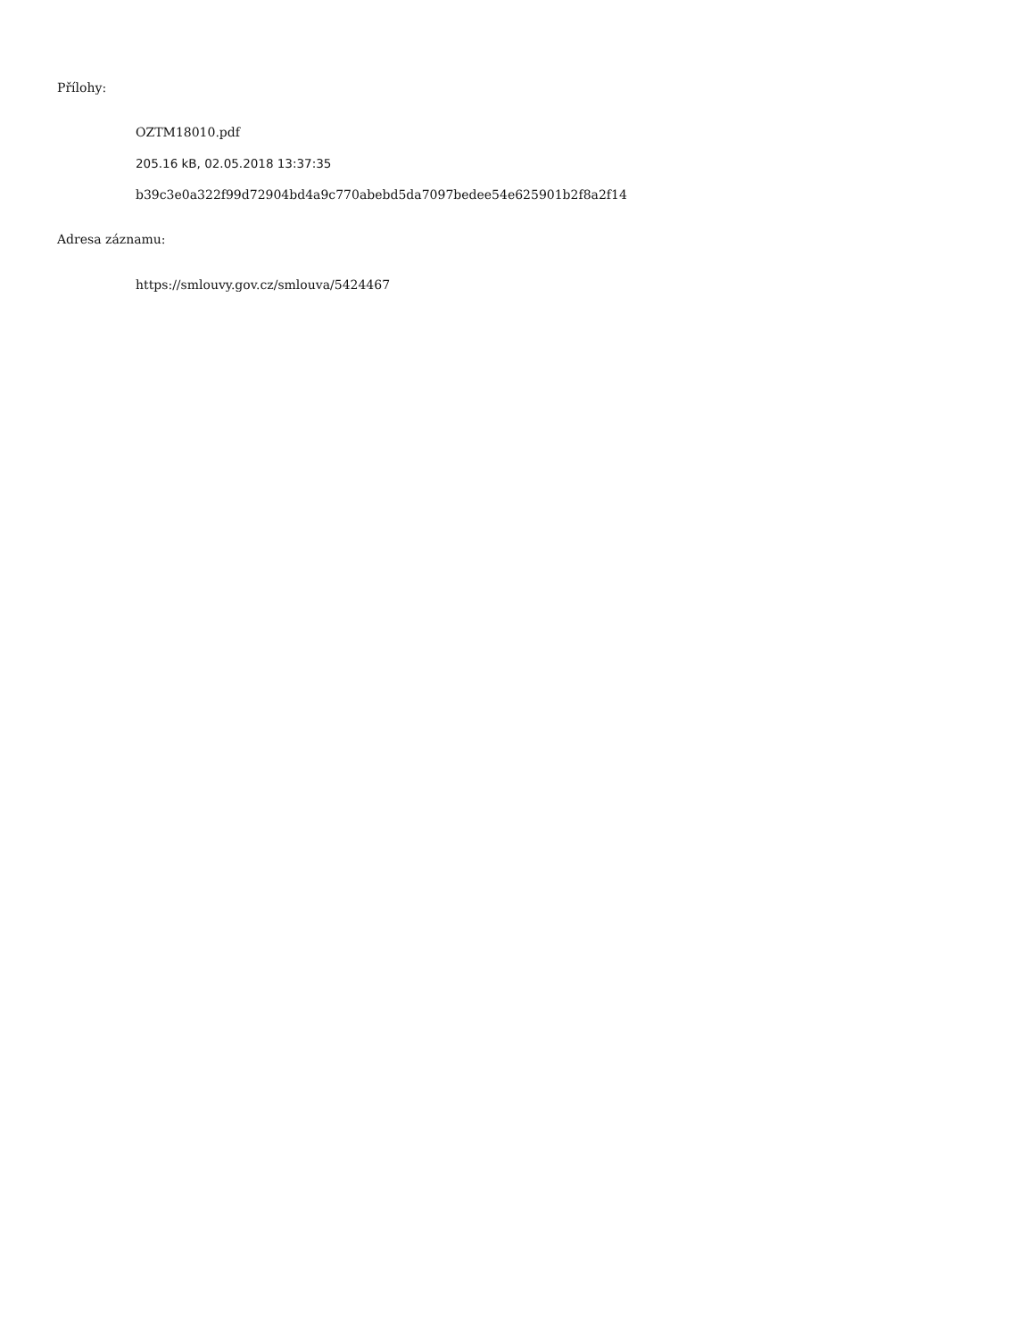Přílohy:
OZTM18010.pdf
205.16 kB, 02.05.2018 13:37:35
b39c3e0a322f99d72904bd4a9c770abebd5da7097bedee54e625901b2f8a2f14
Adresa záznamu:
https://smlouvy.gov.cz/smlouva/5424467